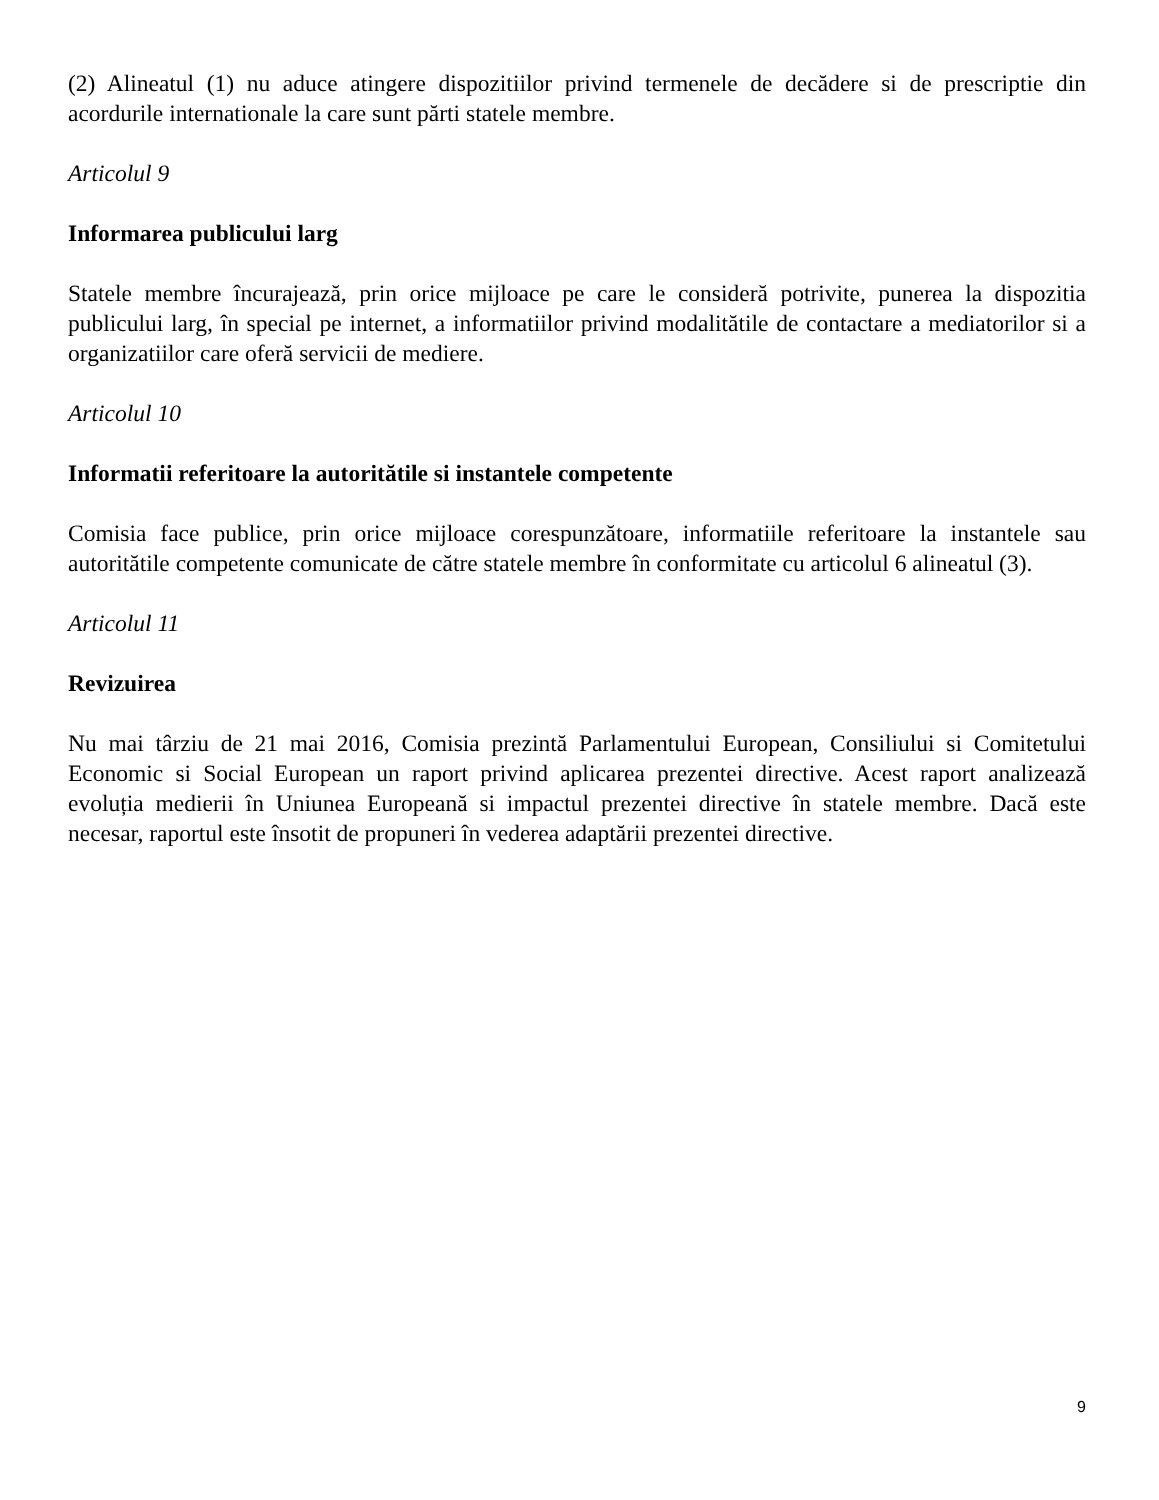(2) Alineatul (1) nu aduce atingere dispozitiilor privind termenele de decădere si de prescriptie din acordurile internationale la care sunt părti statele membre.
Articolul 9
Informarea publicului larg
Statele membre încurajează, prin orice mijloace pe care le consideră potrivite, punerea la dispozitia publicului larg, în special pe internet, a informatiilor privind modalitătile de contactare a mediatorilor si a organizatiilor care oferă servicii de mediere.
Articolul 10
Informatii referitoare la autoritătile si instantele competente
Comisia face publice, prin orice mijloace corespunzătoare, informatiile referitoare la instantele sau autoritătile competente comunicate de către statele membre în conformitate cu articolul 6 alineatul (3).
Articolul 11
Revizuirea
Nu mai târziu de 21 mai 2016, Comisia prezintă Parlamentului European, Consiliului si Comitetului Economic si Social European un raport privind aplicarea prezentei directive. Acest raport analizează evoluția medierii în Uniunea Europeană si impactul prezentei directive în statele membre. Dacă este necesar, raportul este însotit de propuneri în vederea adaptării prezentei directive.
9